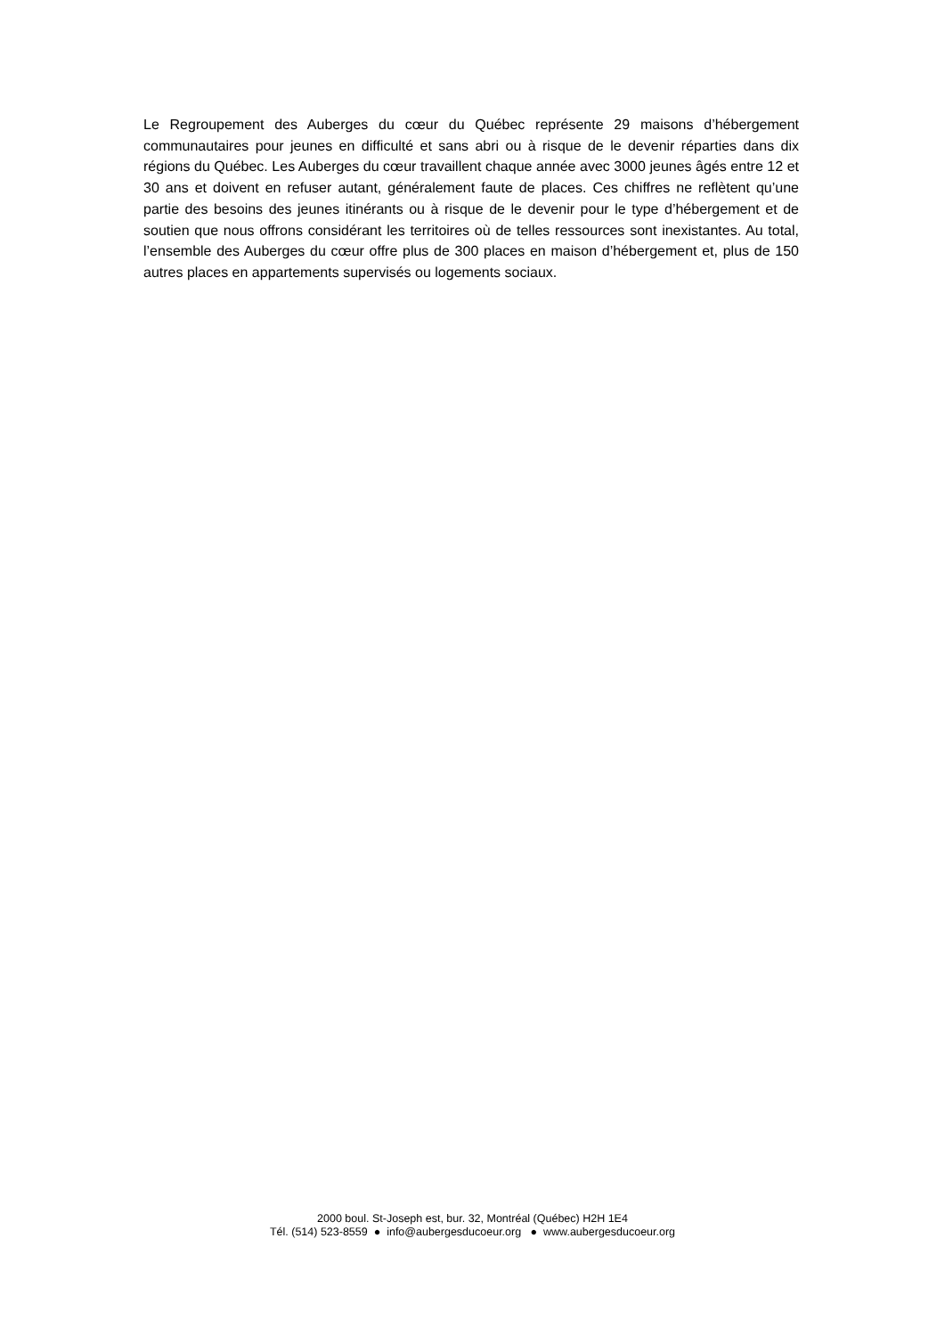Le Regroupement des Auberges du cœur du Québec représente 29 maisons d’hébergement communautaires pour jeunes en difficulté et sans abri ou à risque de le devenir réparties dans dix régions du Québec. Les Auberges du cœur travaillent chaque année avec 3000 jeunes âgés entre 12 et 30 ans et doivent en refuser autant, généralement faute de places. Ces chiffres ne reflètent qu’une partie des besoins des jeunes itinérants ou à risque de le devenir pour le type d’hébergement et de soutien que nous offrons considérant les territoires où de telles ressources sont inexistantes. Au total, l’ensemble des Auberges du cœur offre plus de 300 places en maison d’hébergement et, plus de 150 autres places en appartements supervisés ou logements sociaux.
2000 boul. St-Joseph est, bur. 32, Montréal (Québec) H2H 1E4
Tél. (514) 523-8559 ● info@aubergesducoeur.org ● www.aubergesducoeur.org